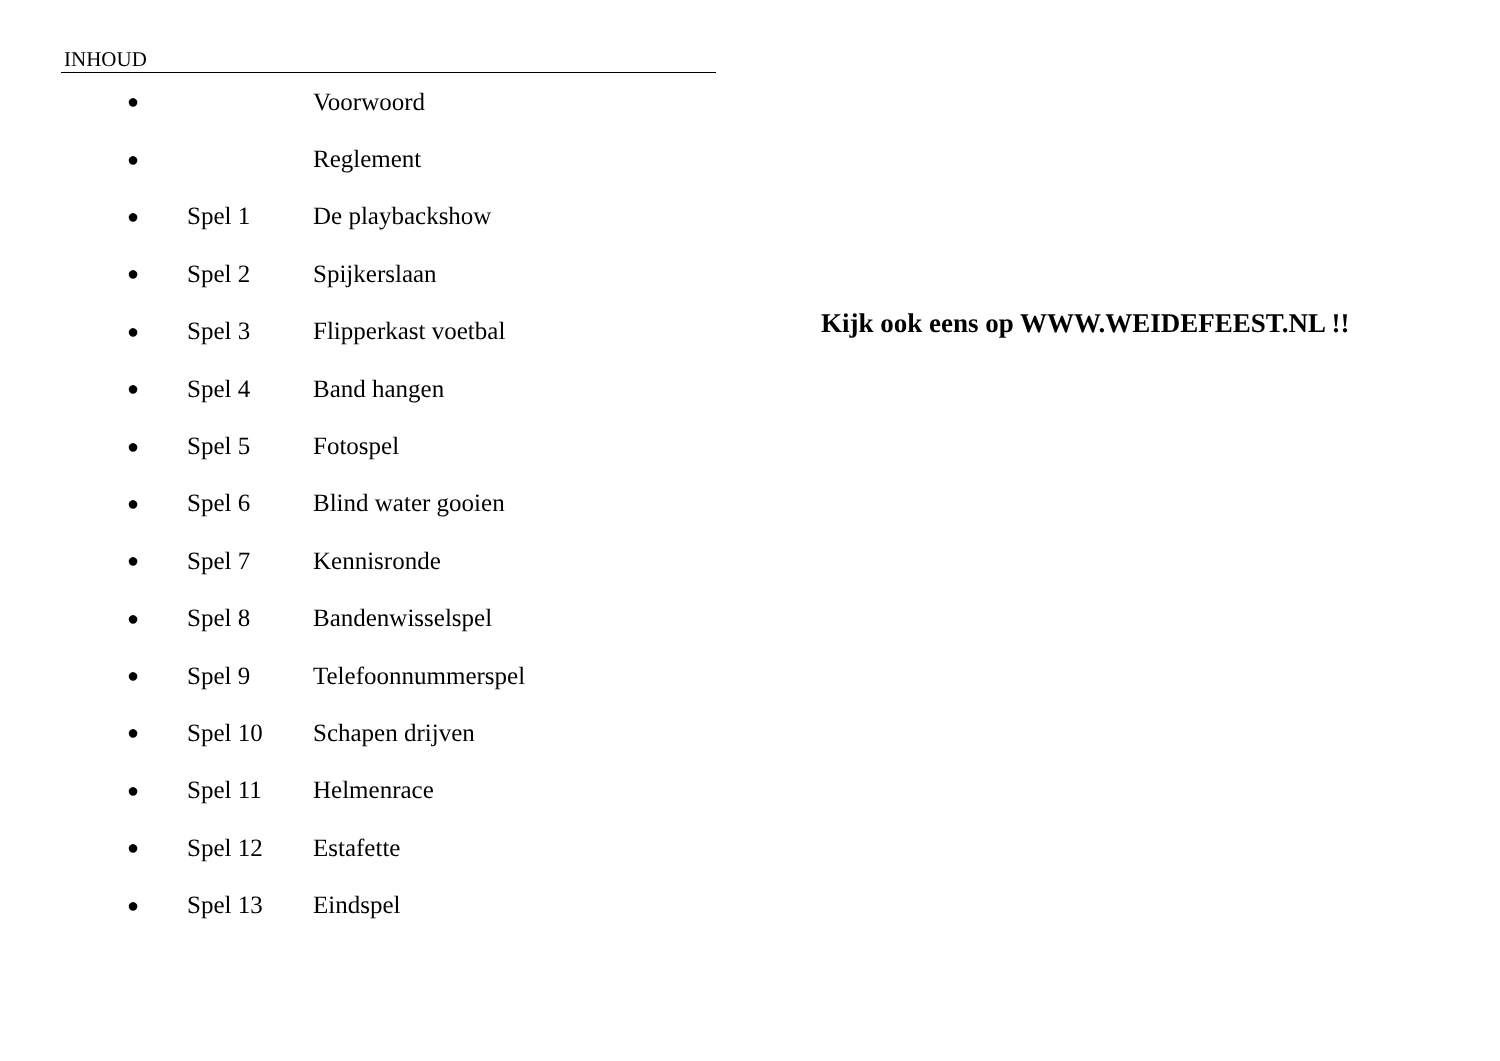INHOUD
● Voorwoord
● Reglement
● Spel 1 De playbackshow
● Spel 2 Spijkerslaan
● Spel 3 Flipperkast voetbal
● Spel 4 Band hangen
● Spel 5 Fotospel
● Spel 6 Blind water gooien
● Spel 7 Kennisronde
● Spel 8 Bandenwisselspel
● Spel 9 Telefoonnummerspel
● Spel 10 Schapen drijven
● Spel 11 Helmenrace
● Spel 12 Estafette
● Spel 13 Eindspel
Kijk ook eens op WWW.WEIDEFEEST.NL !!